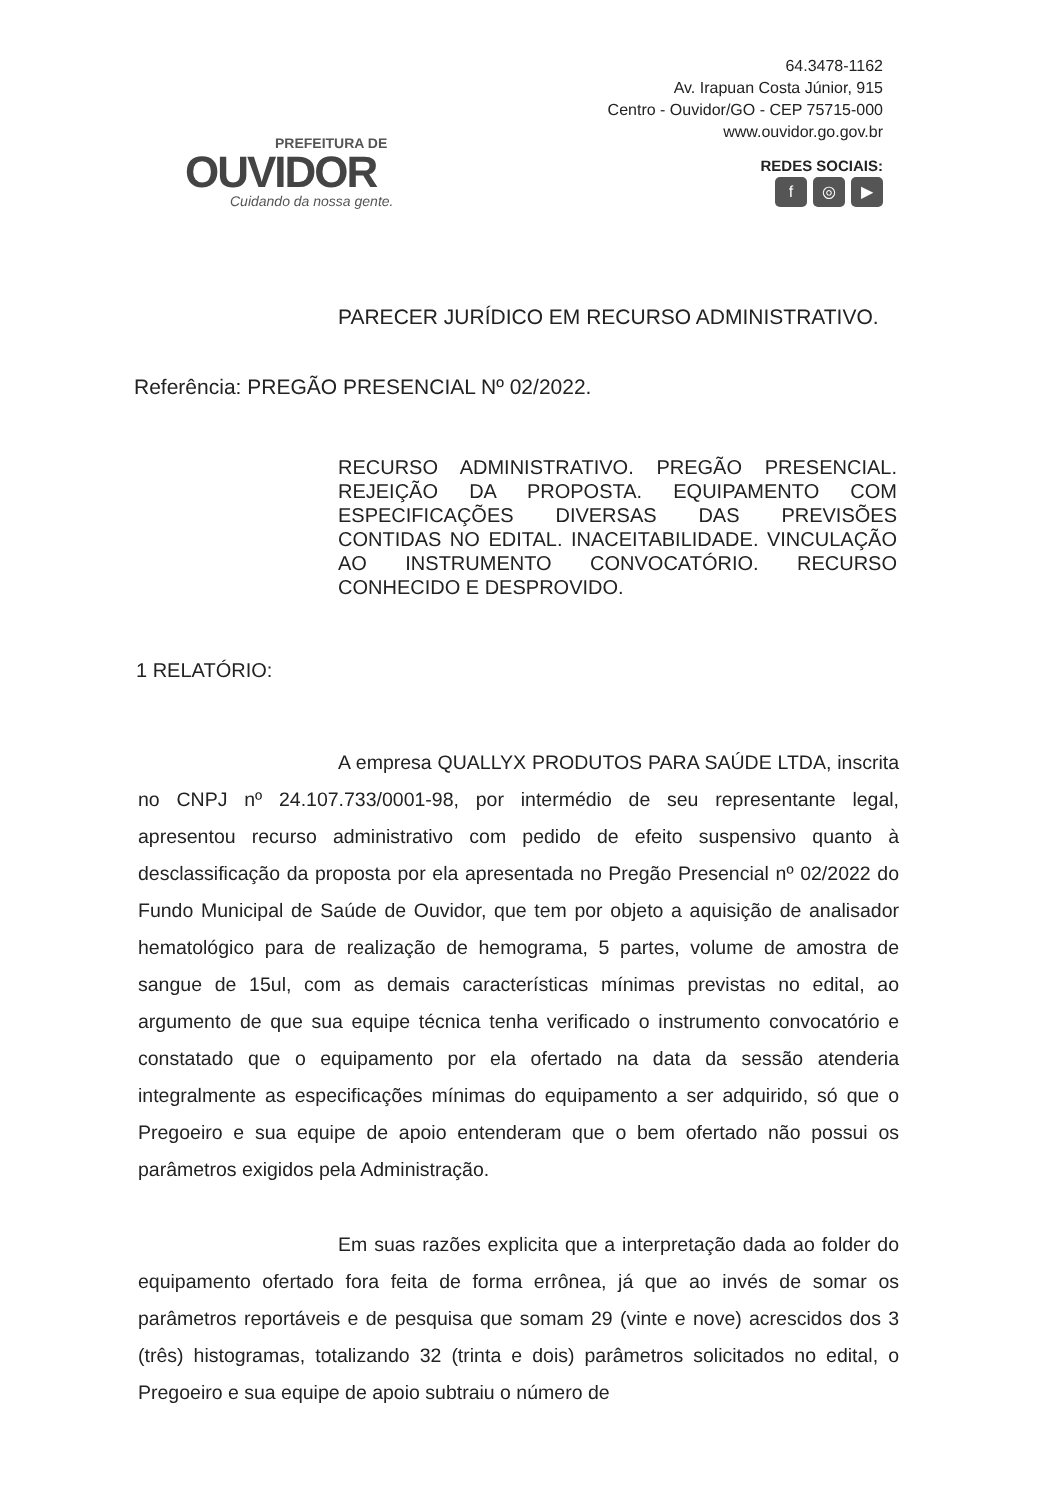PREFEITURA DE
OUVIDOR
Cuidando da nossa gente.
64.3478-1162
Av. Irapuan Costa Júnior, 915
Centro - Ouvidor/GO - CEP 75715-000
www.ouvidor.go.gov.br
REDES SOCIAIS:
f ◎ ▶
PARECER JURÍDICO EM RECURSO ADMINISTRATIVO.
Referência: PREGÃO PRESENCIAL Nº 02/2022.
RECURSO ADMINISTRATIVO. PREGÃO PRESENCIAL. REJEIÇÃO DA PROPOSTA. EQUIPAMENTO COM ESPECIFICAÇÕES DIVERSAS DAS PREVISÕES CONTIDAS NO EDITAL. INACEITABILIDADE. VINCULAÇÃO AO INSTRUMENTO CONVOCATÓRIO. RECURSO CONHECIDO E DESPROVIDO.
1 RELATÓRIO:
A empresa QUALLYX PRODUTOS PARA SAÚDE LTDA, inscrita no CNPJ nº 24.107.733/0001-98, por intermédio de seu representante legal, apresentou recurso administrativo com pedido de efeito suspensivo quanto à desclassificação da proposta por ela apresentada no Pregão Presencial nº 02/2022 do Fundo Municipal de Saúde de Ouvidor, que tem por objeto a aquisição de analisador hematológico para de realização de hemograma, 5 partes, volume de amostra de sangue de 15ul, com as demais características mínimas previstas no edital, ao argumento de que sua equipe técnica tenha verificado o instrumento convocatório e constatado que o equipamento por ela ofertado na data da sessão atenderia integralmente as especificações mínimas do equipamento a ser adquirido, só que o Pregoeiro e sua equipe de apoio entenderam que o bem ofertado não possui os parâmetros exigidos pela Administração.
Em suas razões explicita que a interpretação dada ao folder do equipamento ofertado fora feita de forma errônea, já que ao invés de somar os parâmetros reportáveis e de pesquisa que somam 29 (vinte e nove) acrescidos dos 3 (três) histogramas, totalizando 32 (trinta e dois) parâmetros solicitados no edital, o Pregoeiro e sua equipe de apoio subtraiu o número de